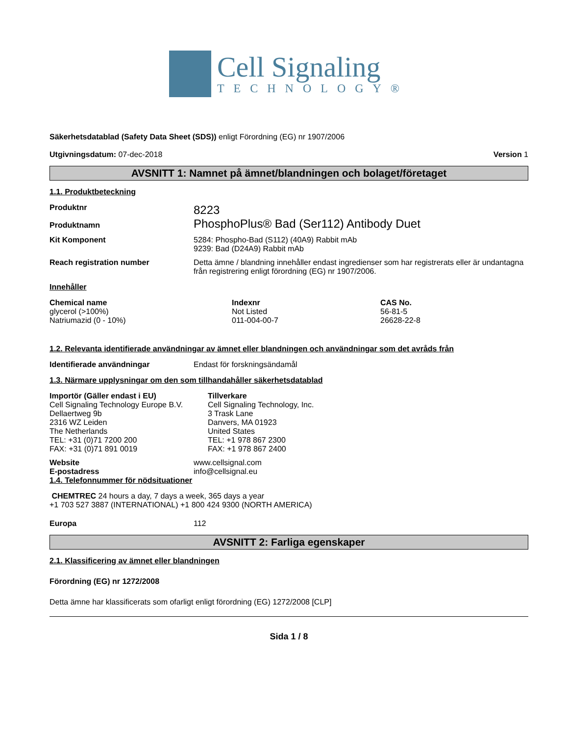Cell Signaling
TECHNOLOGY®
Säkerhetsdatablad (Safety Data Sheet (SDS)) enligt Förordning (EG) nr 1907/2006
Utgivningsdatum: 07-dec-2018 Version 1
AVSNITT 1: Namnet på ämnet/blandningen och bolaget/företaget
1.1. Produktbeteckning
Produktnr
Produktnamn
8223
PhosphoPlus® Bad (Ser112) Antibody Duet
Kit Komponent 5284: Phospho-Bad (S112) (40A9) Rabbit mAb
9239: Bad (D24A9) Rabbit mAb
Reach registration number Detta ämne / blandning innehåller endast ingredienser som har registrerats eller är undantagna från registrering enligt förordning (EG) nr 1907/2006.
Innehåller
| Chemical name | Indexnr | CAS No. |
| --- | --- | --- |
| glycerol (>100%) | Not Listed | 56-81-5 |
| Natriumazid (0 - 10%) | 011-004-00-7 | 26628-22-8 |
1.2. Relevanta identifierade användningar av ämnet eller blandningen och användningar som det avråds från
Identifierade användningar Endast för forskningsändamål
1.3. Närmare upplysningar om den som tillhandahåller säkerhetsdatablad
Importör (Gäller endast i EU)
Cell Signaling Technology Europe B.V.
Dellaertweg 9b
2316 WZ Leiden
The Netherlands
TEL: +31 (0)71 7200 200
FAX: +31 (0)71 891 0019
Tillverkare
Cell Signaling Technology, Inc.
3 Trask Lane
Danvers, MA 01923
United States
TEL: +1 978 867 2300
FAX: +1 978 867 2400
Website
E-postadress
www.cellsignal.com
info@cellsignal.eu
1.4. Telefonnummer för nödsituationer
CHEMTREC 24 hours a day, 7 days a week, 365 days a year
+1 703 527 3887 (INTERNATIONAL) +1 800 424 9300 (NORTH AMERICA)
Europa 112
AVSNITT 2: Farliga egenskaper
2.1. Klassificering av ämnet eller blandningen
Förordning (EG) nr 1272/2008
Detta ämne har klassificerats som ofarligt enligt förordning (EG) 1272/2008 [CLP]
Sida 1 / 8